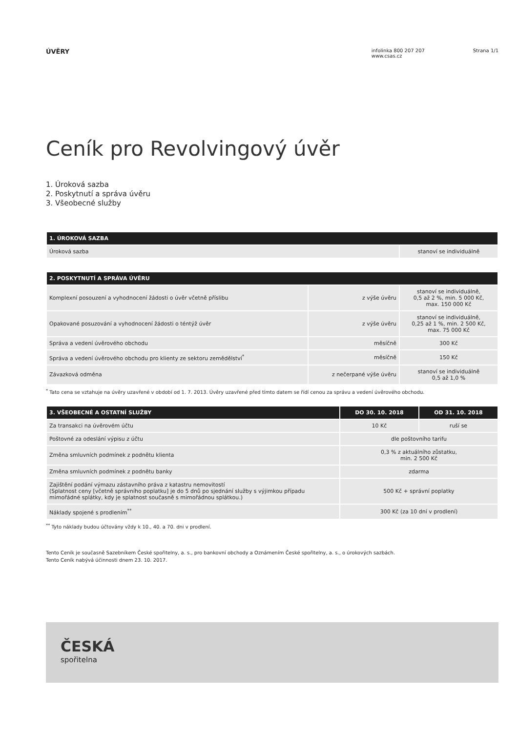ÚVĚRY
infolinka 800 207 207
www.csas.cz
Strana 1/1
Ceník pro Revolvingový úvěr
1. Úroková sazba
2. Poskytnutí a správa úvěru
3. Všeobecné služby
| 1. ÚROKOVÁ SAZBA | |
| --- | --- |
| Úroková sazba | stanoví se individuálně |
| 2. POSKYTNUTÍ A SPRÁVA ÚVĚRU | | |
| --- | --- | --- |
| Komplexní posouzení a vyhodnocení žádosti o úvěr včetně příslibu | z výše úvěru | stanoví se individuálně, 0,5 až 2 %, min. 5 000 Kč, max. 150 000 Kč |
| Opakované posuzování a vyhodnocení žádosti o téntýž úvěr | z výše úvěru | stanoví se individuálně, 0,25 až 1 %, min. 2 500 Kč, max. 75 000 Kč |
| Správa a vedení úvěrového obchodu | měsíčně | 300 Kč |
| Správa a vedení úvěrového obchodu pro klienty ze sektoru zemědělství<sup>*</sup> | měsíčně | 150 Kč |
| Závazková odměna | z nečerpané výše úvěru | stanoví se individuálně 0,5 až 1,0 % |
<sup>*</sup> Tato cena se vztahuje na úvěry uzavřené v období od 1. 7. 2013. Úvěry uzavřené před tímto datem se řídí cenou za správu a vedení úvěrového obchodu.
| 3. VŠEOBECNÉ A OSTATNÍ SLUŽBY | DO 30. 10. 2018 | OD 31. 10. 2018 |
| --- | --- | --- |
| Za transakci na úvěrovém účtu | 10 Kč | ruší se |
| Poštovné za odeslání výpisu z účtu | dle poštovního tarifu | |
| Změna smluvních podmínek z podnětu klienta | 0,3 % z aktuálního zůstatku, min. 2 500 Kč | |
| Změna smluvních podmínek z podnětu banky | zdarma | |
| Zajištění podání výmazu zástavního práva z katastru nemovitostí (Splatnost ceny [včetně správního poplatku] je do 5 dnů po sjednání služby s výjimkou případu mimořádné splátky, kdy je splatnost současně s mimořádnou splátkou.) | 500 Kč + správní poplatky | |
| Náklady spojené s prodlením<sup>**</sup> | 300 Kč (za 10 dní v prodlení) | |
<sup>**</sup> Tyto náklady budou účtovány vždy k 10., 40. a 70. dni v prodlení.
Tento Ceník je současně Sazebníkem České spořitelny, a. s., pro bankovní obchody a Oznámením České spořitelny, a. s., o úrokových sazbách.
Tento Ceník nabývá účinnosti dnem 23. 10. 2017.
ČESKÁ
spořitelna